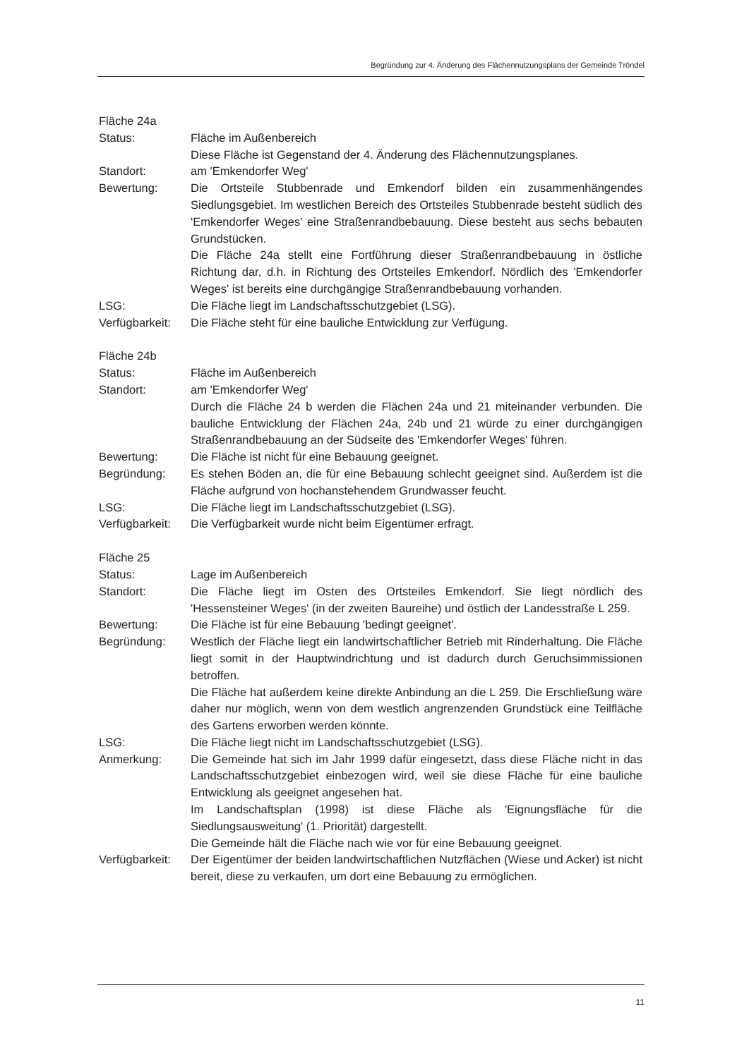Begründung zur 4. Änderung des Flächennutzungsplans der Gemeinde Tröndel
Fläche 24a
Status: Fläche im Außenbereich
Diese Fläche ist Gegenstand der 4. Änderung des Flächennutzungsplanes.
Standort: am 'Emkendorfer Weg'
Bewertung: Die Ortsteile Stubbenrade und Emkendorf bilden ein zusammenhängendes Siedlungsgebiet. Im westlichen Bereich des Ortsteiles Stubbenrade besteht südlich des 'Emkendorfer Weges' eine Straßenrandbebauung. Diese besteht aus sechs bebauten Grundstücken.
Die Fläche 24a stellt eine Fortführung dieser Straßenrandbebauung in östliche Richtung dar, d.h. in Richtung des Ortsteiles Emkendorf. Nördlich des 'Emkendorfer Weges' ist bereits eine durchgängige Straßenrandbebauung vorhanden.
LSG: Die Fläche liegt im Landschaftsschutzgebiet (LSG).
Verfügbarkeit:
Die Fläche steht für eine bauliche Entwicklung zur Verfügung.
Fläche 24b
Status: Fläche im Außenbereich
Standort: am 'Emkendorfer Weg'
Durch die Fläche 24 b werden die Flächen 24a und 21 miteinander verbunden. Die bauliche Entwicklung der Flächen 24a, 24b und 21 würde zu einer durchgängigen Straßenrandbebauung an der Südseite des 'Emkendorfer Weges' führen.
Bewertung: Die Fläche ist nicht für eine Bebauung geeignet.
Begründung: Es stehen Böden an, die für eine Bebauung schlecht geeignet sind. Außerdem ist die Fläche aufgrund von hochanstehendem Grundwasser feucht.
LSG: Die Fläche liegt im Landschaftsschutzgebiet (LSG).
Verfügbarkeit:
Die Verfügbarkeit wurde nicht beim Eigentümer erfragt.
Fläche 25
Status: Lage im Außenbereich
Standort: Die Fläche liegt im Osten des Ortsteiles Emkendorf. Sie liegt nördlich des 'Hessensteiner Weges' (in der zweiten Baureihe) und östlich der Landesstraße L 259.
Bewertung: Die Fläche ist für eine Bebauung 'bedingt geeignet'.
Begründung: Westlich der Fläche liegt ein landwirtschaftlicher Betrieb mit Rinderhaltung. Die Fläche liegt somit in der Hauptwindrichtung und ist dadurch durch Geruchsimmissionen betroffen.
Die Fläche hat außerdem keine direkte Anbindung an die L 259. Die Erschließung wäre daher nur möglich, wenn von dem westlich angrenzenden Grundstück eine Teilfläche des Gartens erworben werden könnte.
LSG: Die Fläche liegt nicht im Landschaftsschutzgebiet (LSG).
Anmerkung: Die Gemeinde hat sich im Jahr 1999 dafür eingesetzt, dass diese Fläche nicht in das Landschaftsschutzgebiet einbezogen wird, weil sie diese Fläche für eine bauliche Entwicklung als geeignet angesehen hat.
Im Landschaftsplan (1998) ist diese Fläche als 'Eignungsfläche für die Siedlungsausweitung' (1. Priorität) dargestellt.
Die Gemeinde hält die Fläche nach wie vor für eine Bebauung geeignet.
Verfügbarkeit:
Der Eigentümer der beiden landwirtschaftlichen Nutzflächen (Wiese und Acker) ist nicht bereit, diese zu verkaufen, um dort eine Bebauung zu ermöglichen.
11